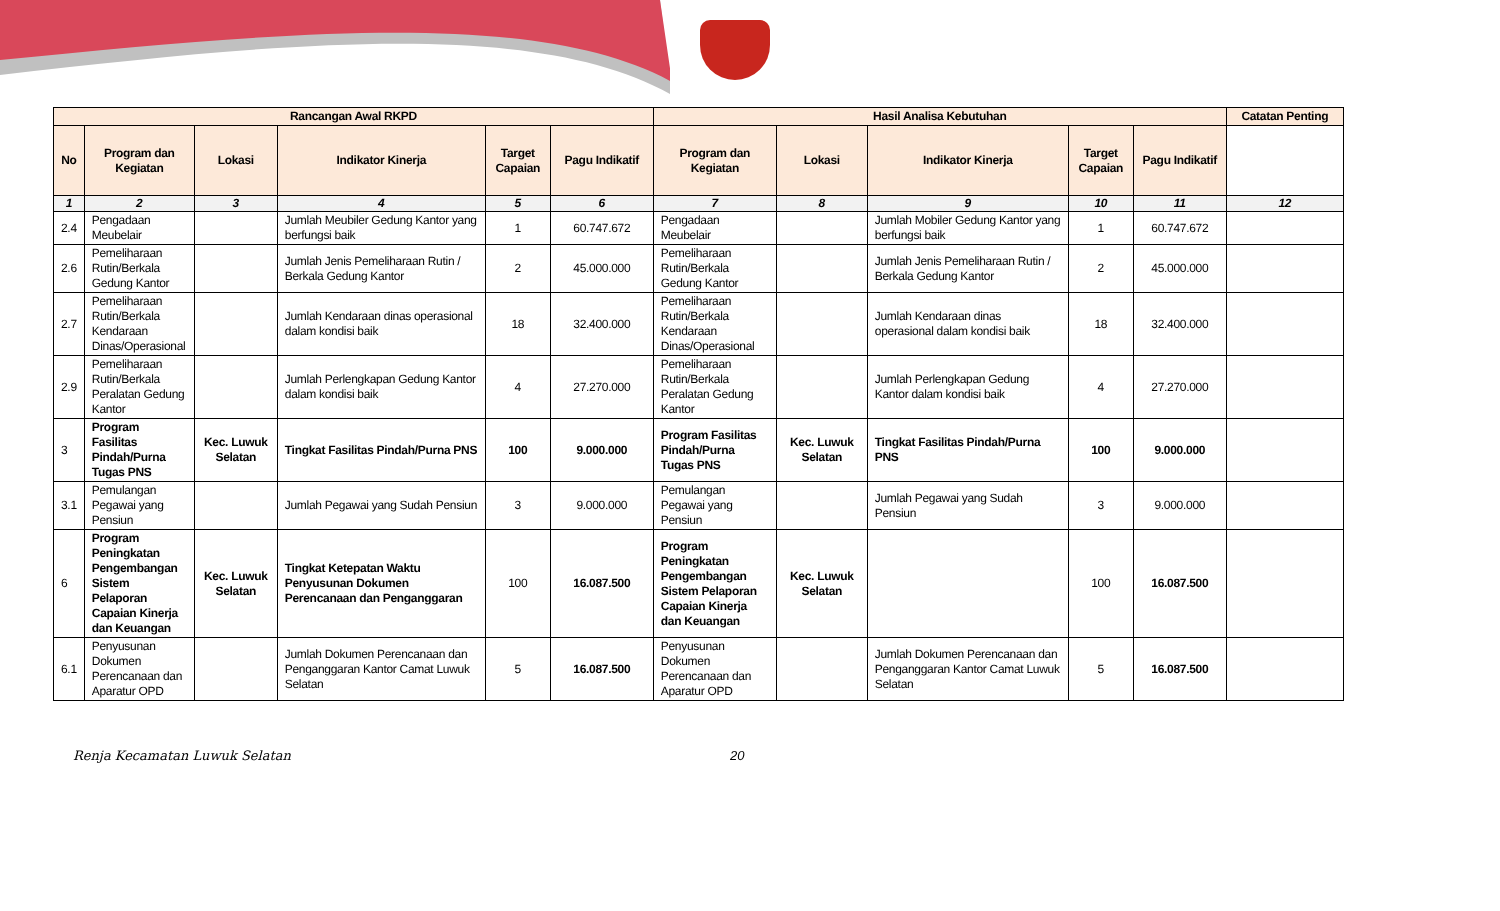| Rancangan Awal RKPD | | | | | | Hasil Analisa Kebutuhan | | | | | Catatan Penting |
| --- | --- | --- | --- | --- | --- | --- | --- | --- | --- | --- | --- |
| No | Program dan Kegiatan | Lokasi | Indikator Kinerja | Target Capaian | Pagu Indikatif | Program dan Kegiatan | Lokasi | Indikator Kinerja | Target Capaian | Pagu Indikatif | |
| 1 | 2 | 3 | 4 | 5 | 6 | 7 | 8 | 9 | 10 | 11 | 12 |
| 2.4 | Pengadaan Meubelair | | Jumlah Meubiler Gedung Kantor yang berfungsi baik | 1 | 60.747.672 | Pengadaan Meubelair | | Jumlah Mobiler Gedung Kantor yang berfungsi baik | 1 | 60.747.672 | |
| 2.6 | Pemeliharaan Rutin/Berkala Gedung Kantor | | Jumlah Jenis Pemeliharaan Rutin / Berkala Gedung Kantor | 2 | 45.000.000 | Pemeliharaan Rutin/Berkala Gedung Kantor | | Jumlah Jenis Pemeliharaan Rutin / Berkala Gedung Kantor | 2 | 45.000.000 | |
| 2.7 | Pemeliharaan Rutin/Berkala Kendaraan Dinas/Operasional | | Jumlah Kendaraan dinas operasional dalam kondisi baik | 18 | 32.400.000 | Pemeliharaan Rutin/Berkala Kendaraan Dinas/Operasional | | Jumlah Kendaraan dinas operasional dalam kondisi baik | 18 | 32.400.000 | |
| 2.9 | Pemeliharaan Rutin/Berkala Peralatan Gedung Kantor | | Jumlah Perlengkapan Gedung Kantor dalam kondisi baik | 4 | 27.270.000 | Pemeliharaan Rutin/Berkala Peralatan Gedung Kantor | | Jumlah Perlengkapan Gedung Kantor dalam kondisi baik | 4 | 27.270.000 | |
| 3 | Program Fasilitas Pindah/Purna Tugas PNS | Kec. Luwuk Selatan | Tingkat Fasilitas Pindah/Purna PNS | 100 | 9.000.000 | Program Fasilitas Pindah/Purna Tugas PNS | Kec. Luwuk Selatan | Tingkat Fasilitas Pindah/Purna PNS | 100 | 9.000.000 | |
| 3.1 | Pemulangan Pegawai yang Pensiun | | Jumlah Pegawai yang Sudah Pensiun | 3 | 9.000.000 | Pemulangan Pegawai yang Pensiun | | Jumlah Pegawai yang Sudah Pensiun | 3 | 9.000.000 | |
| 6 | Program Peningkatan Pengembangan Sistem Pelaporan Capaian Kinerja dan Keuangan | Kec. Luwuk Selatan | Tingkat Ketepatan Waktu Penyusunan Dokumen Perencanaan dan Penganggaran | 100 | 16.087.500 | Program Peningkatan Pengembangan Sistem Pelaporan Capaian Kinerja dan Keuangan | Kec. Luwuk Selatan | | 100 | 16.087.500 | |
| 6.1 | Penyusunan Dokumen Perencanaan dan Aparatur OPD | | Jumlah Dokumen Perencanaan dan Penganggaran Kantor Camat Luwuk Selatan | 5 | 16.087.500 | Penyusunan Dokumen Perencanaan dan Aparatur OPD | | Jumlah Dokumen Perencanaan dan Penganggaran Kantor Camat Luwuk Selatan | 5 | 16.087.500 | |
Renja Kecamatan Luwuk Selatan 20